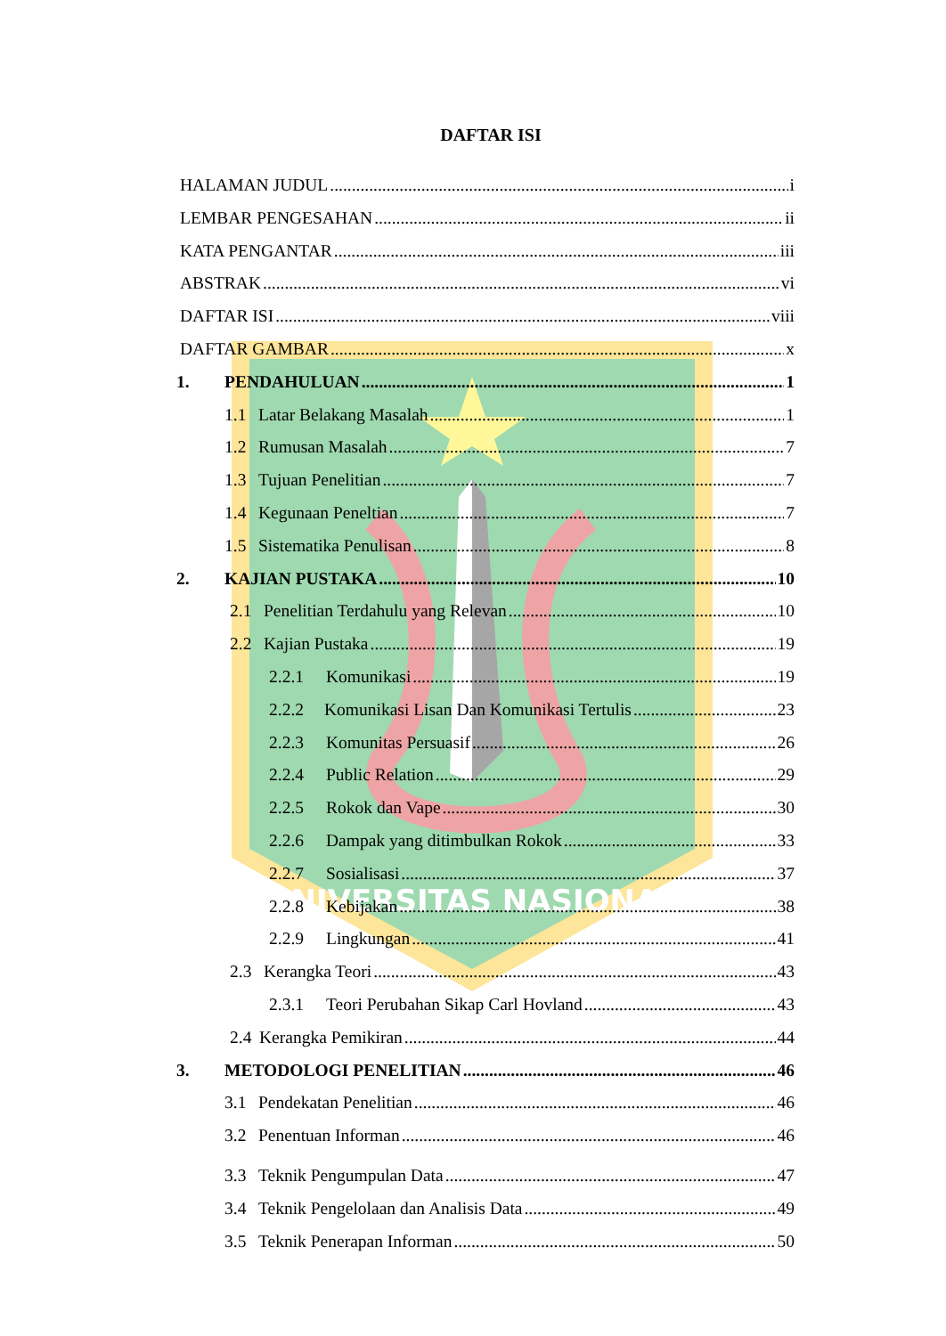UNIVERSITAS NASIONAL
DAFTAR ISI
HALAMAN JUDUL i
LEMBAR PENGESAHAN ii
KATA PENGANTAR iii
ABSTRAK vi
DAFTAR ISI viii
DAFTAR GAMBAR x
1. PENDAHULUAN 1
1.1 Latar Belakang Masalah 1
1.2 Rumusan Masalah 7
1.3 Tujuan Penelitian 7
1.4 Kegunaan Peneltian 7
1.5 Sistematika Penulisan 8
2. KAJIAN PUSTAKA 10
2.1 Penelitian Terdahulu yang Relevan 10
2.2 Kajian Pustaka 19
2.2.1 Komunikasi 19
2.2.2 Komunikasi Lisan Dan Komunikasi Tertulis 23
2.2.3 Komunitas Persuasif 26
2.2.4 Public Relation 29
2.2.5 Rokok dan Vape 30
2.2.6 Dampak yang ditimbulkan Rokok 33
2.2.7 Sosialisasi 37
2.2.8 Kebijakan 38
2.2.9 Lingkungan 41
2.3 Kerangka Teori 43
2.3.1 Teori Perubahan Sikap Carl Hovland 43
2.4 Kerangka Pemikiran 44
3. METODOLOGI PENELITIAN 46
3.1 Pendekatan Penelitian 46
3.2 Penentuan Informan 46
3.3 Teknik Pengumpulan Data 47
3.4 Teknik Pengelolaan dan Analisis Data 49
3.5 Teknik Penerapan Informan 50